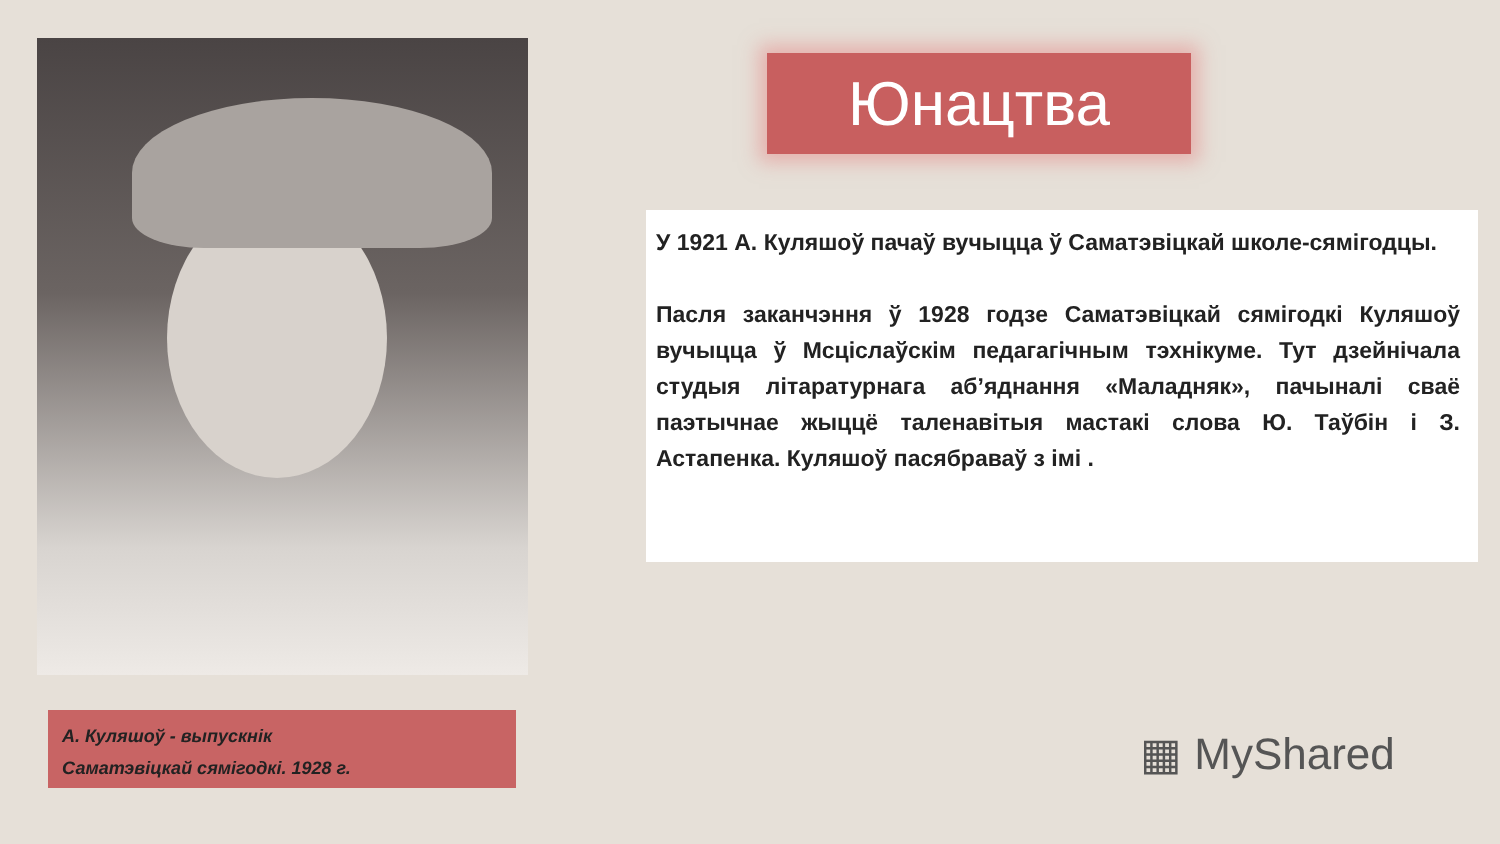Юнацтва
У 1921 А. Куляшоў пачаў вучыцца ў Саматэвіцкай школе-сямігодцы.
Пасля заканчэння ў 1928 годзе Саматэвіцкай сямігодкі Куляшоў вучыцца ў Мсціслаўскім педагагічным тэхнікуме. Тут дзейнічала студыя літаратурнага аб’яднання «Маладняк», пачыналі сваё паэтычнае жыццё таленавітыя мастакі слова Ю. Таўбін і З. Астапенка. Куляшоў пасябраваў з імі .
А. Куляшоў - выпускнік
Саматэвіцкай сямігодкі. 1928 г.
▦ MyShared